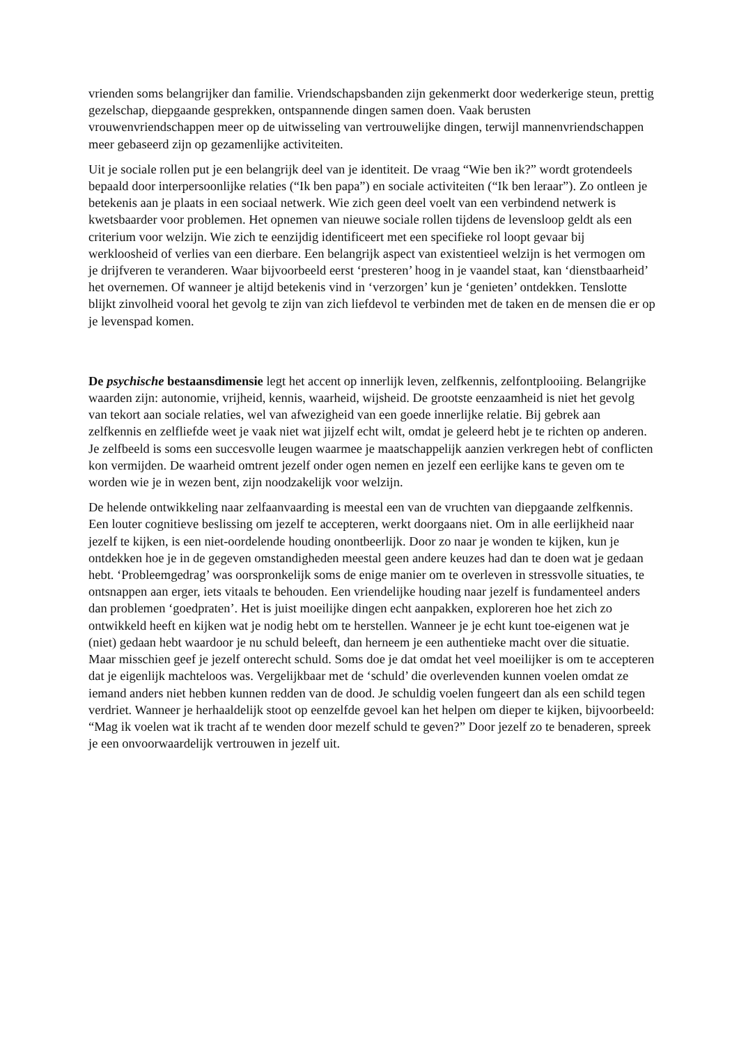vrienden soms belangrijker dan familie. Vriendschapsbanden zijn gekenmerkt door wederkerige steun, prettig gezelschap, diepgaande gesprekken, ontspannende dingen samen doen. Vaak berusten vrouwenvriendschappen meer op de uitwisseling van vertrouwelijke dingen, terwijl mannenvriendschappen meer gebaseerd zijn op gezamenlijke activiteiten.
Uit je sociale rollen put je een belangrijk deel van je identiteit. De vraag “Wie ben ik?” wordt grotendeels bepaald door interpersoonlijke relaties (“Ik ben papa”) en sociale activiteiten (“Ik ben leraar”). Zo ontleen je betekenis aan je plaats in een sociaal netwerk. Wie zich geen deel voelt van een verbindend netwerk is kwetsbaarder voor problemen. Het opnemen van nieuwe sociale rollen tijdens de levensloop geldt als een criterium voor welzijn. Wie zich te eenzijdig identificeert met een specifieke rol loopt gevaar bij werkloosheid of verlies van een dierbare. Een belangrijk aspect van existentieel welzijn is het vermogen om je drijfveren te veranderen. Waar bijvoorbeeld eerst ‘presteren’ hoog in je vaandel staat, kan ‘dienstbaarheid’ het overnemen. Of wanneer je altijd betekenis vind in ‘verzorgen’ kun je ‘genieten’ ontdekken. Tenslotte blijkt zinvolheid vooral het gevolg te zijn van zich liefdevol te verbinden met de taken en de mensen die er op je levenspad komen.
De psychische bestaansdimensie legt het accent op innerlijk leven, zelfkennis, zelfontplooiing. Belangrijke waarden zijn: autonomie, vrijheid, kennis, waarheid, wijsheid. De grootste eenzaamheid is niet het gevolg van tekort aan sociale relaties, wel van afwezigheid van een goede innerlijke relatie. Bij gebrek aan zelfkennis en zelfliefde weet je vaak niet wat jijzelf echt wilt, omdat je geleerd hebt je te richten op anderen. Je zelfbeeld is soms een succesvolle leugen waarmee je maatschappelijk aanzien verkregen hebt of conflicten kon vermijden. De waarheid omtrent jezelf onder ogen nemen en jezelf een eerlijke kans te geven om te worden wie je in wezen bent, zijn noodzakelijk voor welzijn.
De helende ontwikkeling naar zelfaanvaarding is meestal een van de vruchten van diepgaande zelfkennis. Een louter cognitieve beslissing om jezelf te accepteren, werkt doorgaans niet. Om in alle eerlijkheid naar jezelf te kijken, is een niet-oordelende houding onontbeerlijk. Door zo naar je wonden te kijken, kun je ontdekken hoe je in de gegeven omstandigheden meestal geen andere keuzes had dan te doen wat je gedaan hebt. ‘Probleemgedrag’ was oorspronkelijk soms de enige manier om te overleven in stressvolle situaties, te ontsnappen aan erger, iets vitaals te behouden. Een vriendelijke houding naar jezelf is fundamenteel anders dan problemen ‘goedpraten’. Het is juist moeilijke dingen echt aanpakken, exploreren hoe het zich zo ontwikkeld heeft en kijken wat je nodig hebt om te herstellen. Wanneer je je echt kunt toe-eigenen wat je (niet) gedaan hebt waardoor je nu schuld beleeft, dan herneem je een authentieke macht over die situatie. Maar misschien geef je jezelf onterecht schuld. Soms doe je dat omdat het veel moeilijker is om te accepteren dat je eigenlijk machteloos was. Vergelijkbaar met de ‘schuld’ die overlevenden kunnen voelen omdat ze iemand anders niet hebben kunnen redden van de dood. Je schuldig voelen fungeert dan als een schild tegen verdriet. Wanneer je herhaaldelijk stoot op eenzelfde gevoel kan het helpen om dieper te kijken, bijvoorbeeld: “Mag ik voelen wat ik tracht af te wenden door mezelf schuld te geven?” Door jezelf zo te benaderen, spreek je een onvoorwaardelijk vertrouwen in jezelf uit.